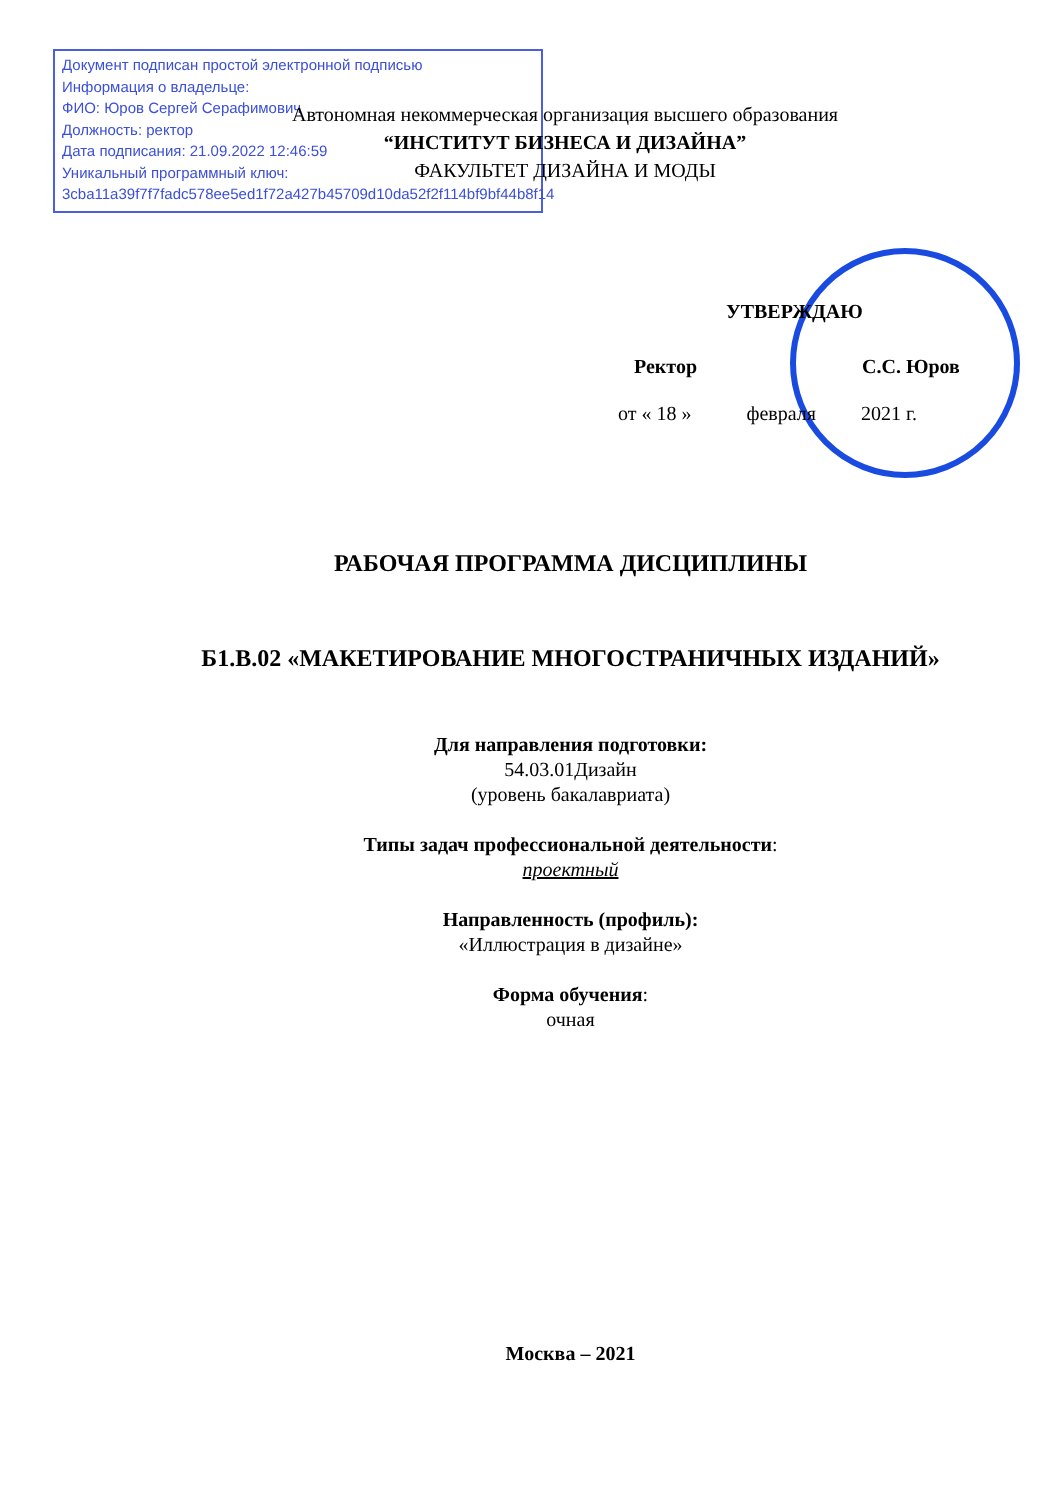Документ подписан простой электронной подписью
Информация о владельце:
ФИО: Юров Сергей Серафимович
Должность: ректор
Дата подписания: 21.09.2022 12:46:59
Уникальный программный ключ:
3cba11a39f7f7fadc578ee5ed1f72a427b45709d10da52f2f114bf9bf44b8f14
Автономная некоммерческая организация высшего образования
“ИНСТИТУТ БИЗНЕСА И ДИЗАЙНА”
ФАКУЛЬТЕТ ДИЗАЙНА И МОДЫ
УТВЕРЖДАЮ
Ректор С.С. Юров
от « 18 » февраля 2021 г.
РАБОЧАЯ ПРОГРАММА ДИСЦИПЛИНЫ
Б1.В.02 «МАКЕТИРОВАНИЕ МНОГОСТРАНИЧНЫХ ИЗДАНИЙ»
Для направления подготовки:
54.03.01Дизайн
(уровень бакалавриата)
Типы задач профессиональной деятельности:
проектный
Направленность (профиль):
«Иллюстрация в дизайне»
Форма обучения:
очная
Москва – 2021